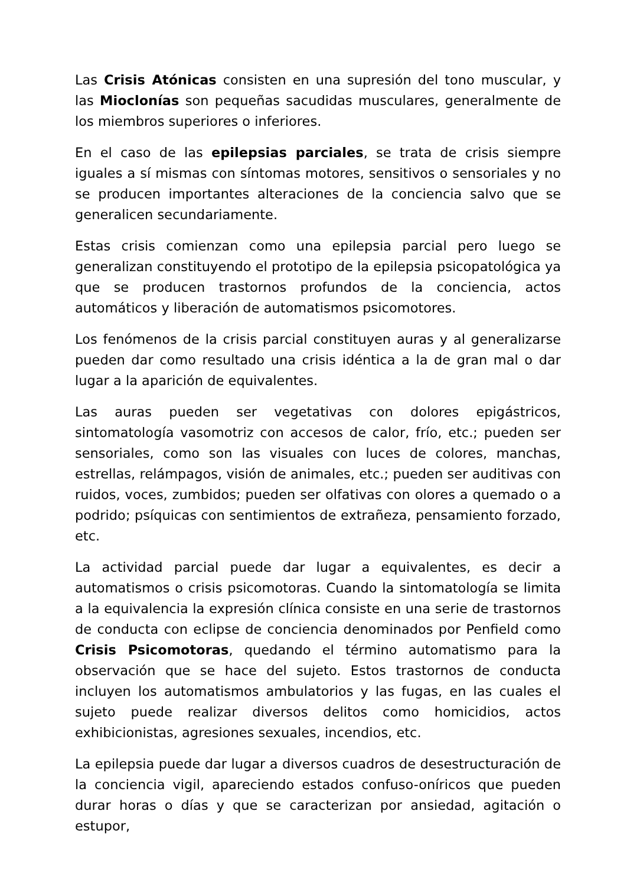Las Crisis Atónicas consisten en una supresión del tono muscular, y las Mioclonías son pequeñas sacudidas musculares, generalmente de los miembros superiores o inferiores.
En el caso de las epilepsias parciales, se trata de crisis siempre iguales a sí mismas con síntomas motores, sensitivos o sensoriales y no se producen importantes alteraciones de la conciencia salvo que se generalicen secundariamente.
Estas crisis comienzan como una epilepsia parcial pero luego se generalizan constituyendo el prototipo de la epilepsia psicopatológica ya que se producen trastornos profundos de la conciencia, actos automáticos y liberación de automatismos psicomotores.
Los fenómenos de la crisis parcial constituyen auras y al generalizarse pueden dar como resultado una crisis idéntica a la de gran mal o dar lugar a la aparición de equivalentes.
Las auras pueden ser vegetativas con dolores epigástricos, sintomatología vasomotriz con accesos de calor, frío, etc.; pueden ser sensoriales, como son las visuales con luces de colores, manchas, estrellas, relámpagos, visión de animales, etc.; pueden ser auditivas con ruidos, voces, zumbidos; pueden ser olfativas con olores a quemado o a podrido; psíquicas con sentimientos de extrañeza, pensamiento forzado, etc.
La actividad parcial puede dar lugar a equivalentes, es decir a automatismos o crisis psicomotoras. Cuando la sintomatología se limita a la equivalencia la expresión clínica consiste en una serie de trastornos de conducta con eclipse de conciencia denominados por Penfield como Crisis Psicomotoras, quedando el término automatismo para la observación que se hace del sujeto. Estos trastornos de conducta incluyen los automatismos ambulatorios y las fugas, en las cuales el sujeto puede realizar diversos delitos como homicidios, actos exhibicionistas, agresiones sexuales, incendios, etc.
La epilepsia puede dar lugar a diversos cuadros de desestructuración de la conciencia vigil, apareciendo estados confuso-oníricos que pueden durar horas o días y que se caracterizan por ansiedad, agitación o estupor,